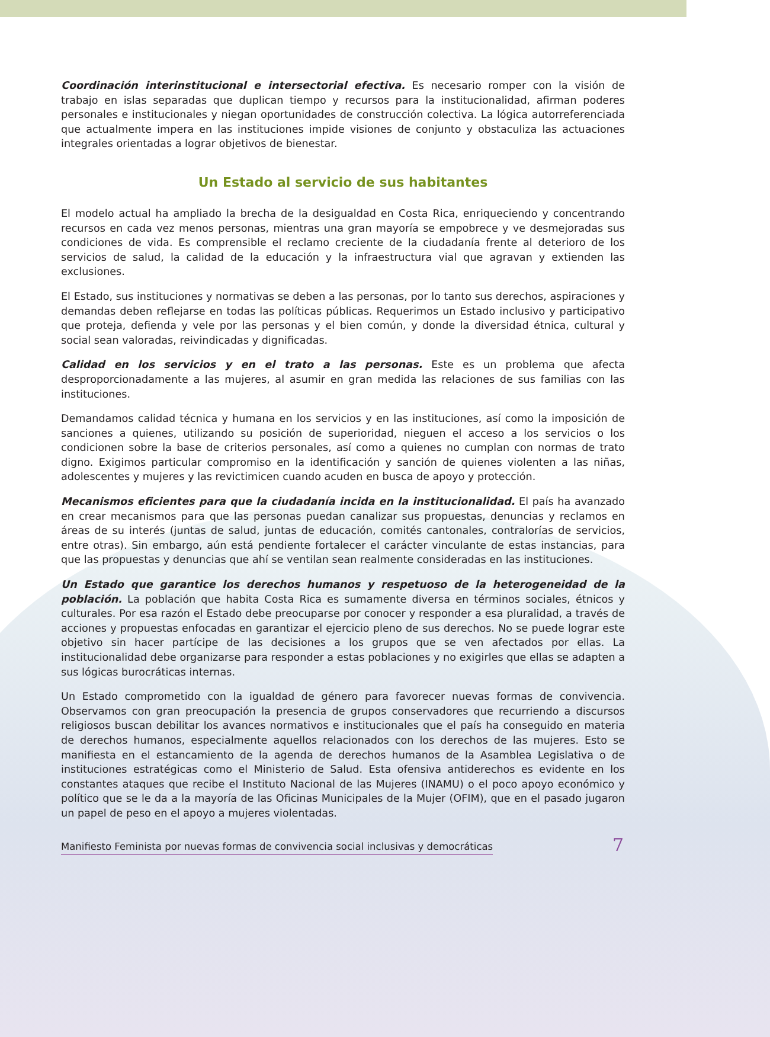Coordinación interinstitucional e intersectorial efectiva. Es necesario romper con la visión de trabajo en islas separadas que duplican tiempo y recursos para la institucionalidad, afirman poderes personales e institucionales y niegan oportunidades de construcción colectiva. La lógica autorreferenciada que actualmente impera en las instituciones impide visiones de conjunto y obstaculiza las actuaciones integrales orientadas a lograr objetivos de bienestar.
Un Estado al servicio de sus habitantes
El modelo actual ha ampliado la brecha de la desigualdad en Costa Rica, enriqueciendo y concentrando recursos en cada vez menos personas, mientras una gran mayoría se empobrece y ve desmejoradas sus condiciones de vida. Es comprensible el reclamo creciente de la ciudadanía frente al deterioro de los servicios de salud, la calidad de la educación y la infraestructura vial que agravan y extienden las exclusiones.
El Estado, sus instituciones y normativas se deben a las personas, por lo tanto sus derechos, aspiraciones y demandas deben reflejarse en todas las políticas públicas. Requerimos un Estado inclusivo y participativo que proteja, defienda y vele por las personas y el bien común, y donde la diversidad étnica, cultural y social sean valoradas, reivindicadas y dignificadas.
Calidad en los servicios y en el trato a las personas. Este es un problema que afecta desproporcionadamente a las mujeres, al asumir en gran medida las relaciones de sus familias con las instituciones.
Demandamos calidad técnica y humana en los servicios y en las instituciones, así como la imposición de sanciones a quienes, utilizando su posición de superioridad, nieguen el acceso a los servicios o los condicionen sobre la base de criterios personales, así como a quienes no cumplan con normas de trato digno. Exigimos particular compromiso en la identificación y sanción de quienes violenten a las niñas, adolescentes y mujeres y las revictimicen cuando acuden en busca de apoyo y protección.
Mecanismos eficientes para que la ciudadanía incida en la institucionalidad. El país ha avanzado en crear mecanismos para que las personas puedan canalizar sus propuestas, denuncias y reclamos en áreas de su interés (juntas de salud, juntas de educación, comités cantonales, contralorías de servicios, entre otras). Sin embargo, aún está pendiente fortalecer el carácter vinculante de estas instancias, para que las propuestas y denuncias que ahí se ventilan sean realmente consideradas en las instituciones.
Un Estado que garantice los derechos humanos y respetuoso de la heterogeneidad de la población. La población que habita Costa Rica es sumamente diversa en términos sociales, étnicos y culturales. Por esa razón el Estado debe preocuparse por conocer y responder a esa pluralidad, a través de acciones y propuestas enfocadas en garantizar el ejercicio pleno de sus derechos. No se puede lograr este objetivo sin hacer partícipe de las decisiones a los grupos que se ven afectados por ellas. La institucionalidad debe organizarse para responder a estas poblaciones y no exigirles que ellas se adapten a sus lógicas burocráticas internas.
Un Estado comprometido con la igualdad de género para favorecer nuevas formas de convivencia. Observamos con gran preocupación la presencia de grupos conservadores que recurriendo a discursos religiosos buscan debilitar los avances normativos e institucionales que el país ha conseguido en materia de derechos humanos, especialmente aquellos relacionados con los derechos de las mujeres. Esto se manifiesta en el estancamiento de la agenda de derechos humanos de la Asamblea Legislativa o de instituciones estratégicas como el Ministerio de Salud. Esta ofensiva antiderechos es evidente en los constantes ataques que recibe el Instituto Nacional de las Mujeres (INAMU) o el poco apoyo económico y político que se le da a la mayoría de las Oficinas Municipales de la Mujer (OFIM), que en el pasado jugaron un papel de peso en el apoyo a mujeres violentadas.
Manifiesto Feminista por nuevas formas de convivencia social inclusivas y democráticas 7